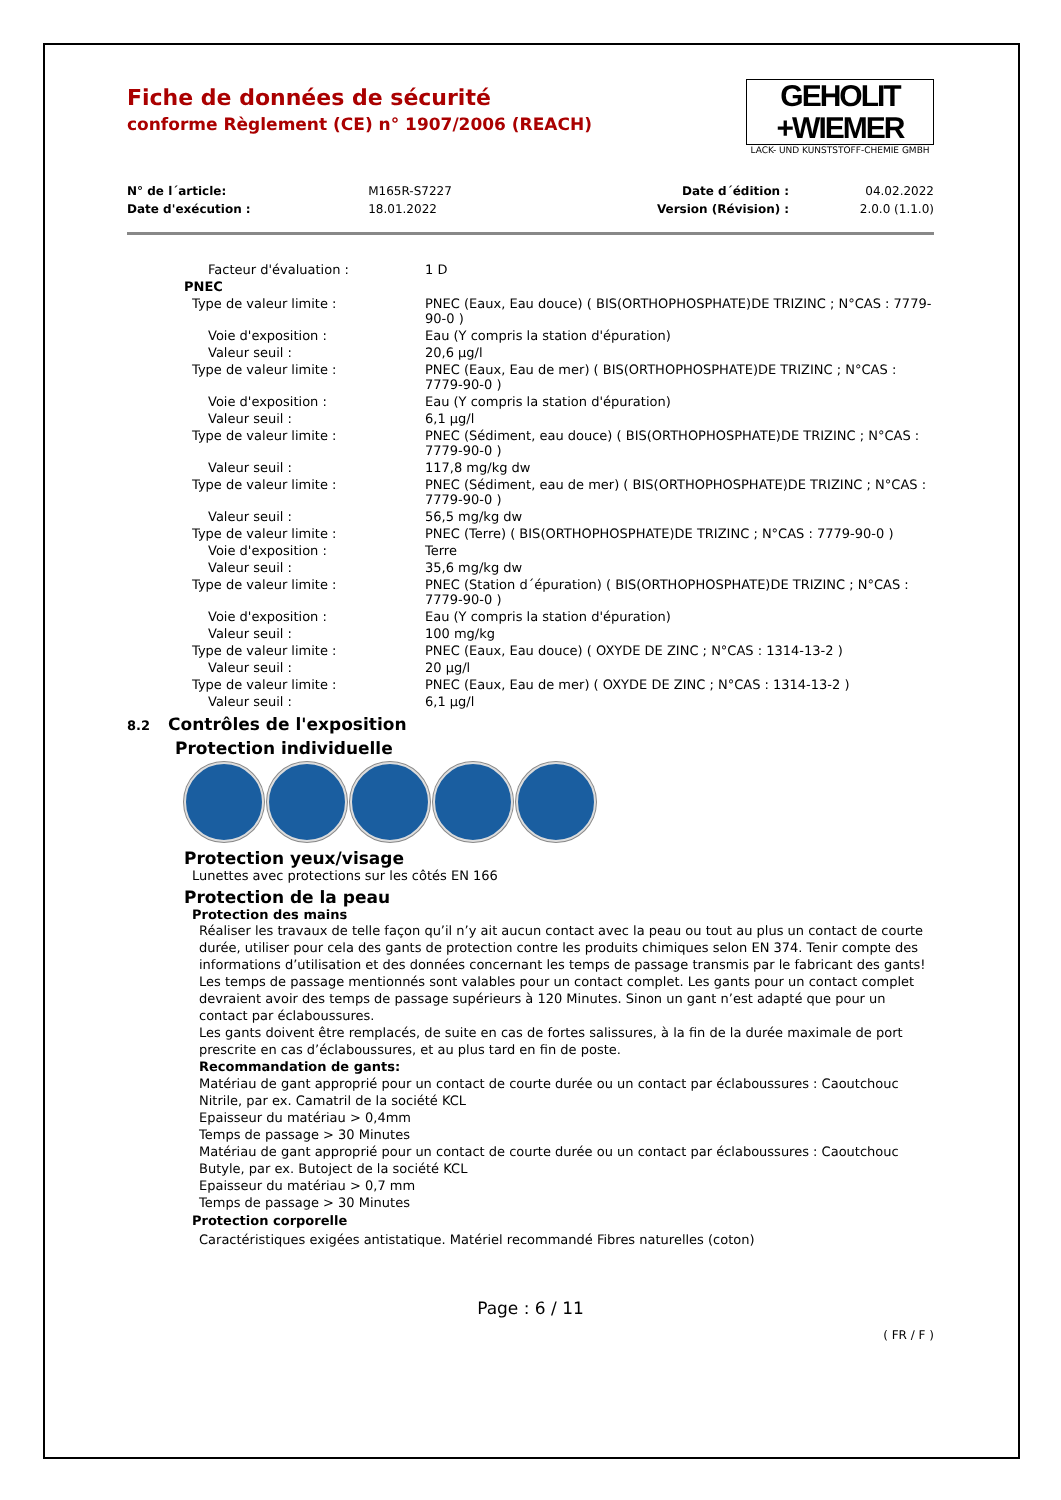GEHOLIT
+WIEMER
LACK- UND KUNSTSTOFF-CHEMIE GMBH
Fiche de données de sécurité
conforme Règlement (CE) n° 1907/2006 (REACH)
| N° de l´article: | M165R-S7227 | Date d´édition : | 04.02.2022 |
| Date d'exécution : | 18.01.2022 | Version (Révision) : | 2.0.0 (1.1.0) |
| Facteur d'évaluation : | 1 D |
| PNEC | |
| Type de valeur limite : | PNEC (Eaux, Eau douce) ( BIS(ORTHOPHOSPHATE)DE TRIZINC ; N°CAS : 7779-90-0 ) |
| Voie d'exposition : | Eau (Y compris la station d'épuration) |
| Valeur seuil : | 20,6 µg/l |
| Type de valeur limite : | PNEC (Eaux, Eau de mer) ( BIS(ORTHOPHOSPHATE)DE TRIZINC ; N°CAS : 7779-90-0 ) |
| Voie d'exposition : | Eau (Y compris la station d'épuration) |
| Valeur seuil : | 6,1 µg/l |
| Type de valeur limite : | PNEC (Sédiment, eau douce) ( BIS(ORTHOPHOSPHATE)DE TRIZINC ; N°CAS : 7779-90-0 ) |
| Valeur seuil : | 117,8 mg/kg dw |
| Type de valeur limite : | PNEC (Sédiment, eau de mer) ( BIS(ORTHOPHOSPHATE)DE TRIZINC ; N°CAS : 7779-90-0 ) |
| Valeur seuil : | 56,5 mg/kg dw |
| Type de valeur limite : | PNEC (Terre) ( BIS(ORTHOPHOSPHATE)DE TRIZINC ; N°CAS : 7779-90-0 ) |
| Voie d'exposition : | Terre |
| Valeur seuil : | 35,6 mg/kg dw |
| Type de valeur limite : | PNEC (Station d´épuration) ( BIS(ORTHOPHOSPHATE)DE TRIZINC ; N°CAS : 7779-90-0 ) |
| Voie d'exposition : | Eau (Y compris la station d'épuration) |
| Valeur seuil : | 100 mg/kg |
| Type de valeur limite : | PNEC (Eaux, Eau douce) ( OXYDE DE ZINC ; N°CAS : 1314-13-2 ) |
| Valeur seuil : | 20 µg/l |
| Type de valeur limite : | PNEC (Eaux, Eau de mer) ( OXYDE DE ZINC ; N°CAS : 1314-13-2 ) |
| Valeur seuil : | 6,1 µg/l |
8.2 Contrôles de l'exposition
Protection individuelle
Protection yeux/visage
Lunettes avec protections sur les côtés EN 166
Protection de la peau
Protection des mains
Réaliser les travaux de telle façon qu’il n’y ait aucun contact avec la peau ou tout au plus un contact de courte durée, utiliser pour cela des gants de protection contre les produits chimiques selon EN 374. Tenir compte des informations d’utilisation et des données concernant les temps de passage transmis par le fabricant des gants!
Les temps de passage mentionnés sont valables pour un contact complet. Les gants pour un contact complet devraient avoir des temps de passage supérieurs à 120 Minutes. Sinon un gant n’est adapté que pour un contact par éclaboussures.
Les gants doivent être remplacés, de suite en cas de fortes salissures, à la fin de la durée maximale de port prescrite en cas d’éclaboussures, et au plus tard en fin de poste.
Recommandation de gants:
Matériau de gant approprié pour un contact de courte durée ou un contact par éclaboussures : Caoutchouc Nitrile, par ex. Camatril de la société KCL
Epaisseur du matériau > 0,4mm
Temps de passage > 30 Minutes
Matériau de gant approprié pour un contact de courte durée ou un contact par éclaboussures : Caoutchouc Butyle, par ex. Butoject de la société KCL
Epaisseur du matériau > 0,7 mm
Temps de passage > 30 Minutes
Protection corporelle
Caractéristiques exigées antistatique. Matériel recommandé Fibres naturelles (coton)
Page : 6 / 11
( FR / F )